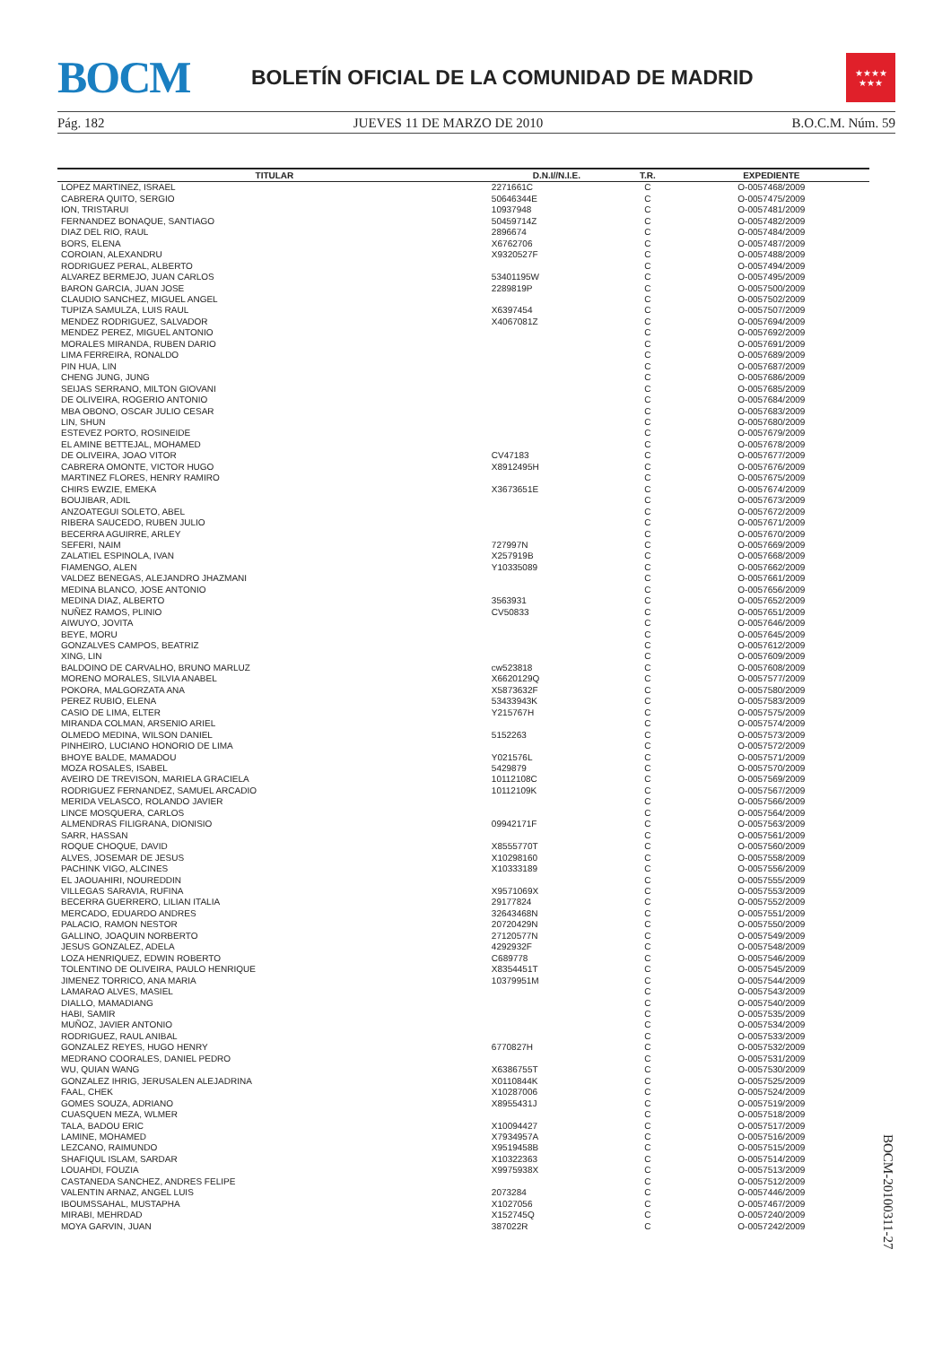BOCM
BOLETÍN OFICIAL DE LA COMUNIDAD DE MADRID
★★★★
★★★
Pág. 182 JUEVES 11 DE MARZO DE 2010 B.O.C.M. Núm. 59
| TITULAR | D.N.I//N.I.E. | T.R. | EXPEDIENTE |
| --- | --- | --- | --- |
| LOPEZ MARTINEZ, ISRAEL | 2271661C | C | O-0057468/2009 |
| CABRERA QUITO, SERGIO | 50646344E | C | O-0057475/2009 |
| ION, TRISTARUI | 10937948 | C | O-0057481/2009 |
| FERNANDEZ BONAQUE, SANTIAGO | 50459714Z | C | O-0057482/2009 |
| DIAZ DEL RIO, RAUL | 2896674 | C | O-0057484/2009 |
| BORS, ELENA | X6762706 | C | O-0057487/2009 |
| COROIAN, ALEXANDRU | X9320527F | C | O-0057488/2009 |
| RODRIGUEZ PERAL, ALBERTO | | C | O-0057494/2009 |
| ALVAREZ BERMEJO, JUAN CARLOS | 53401195W | C | O-0057495/2009 |
| BARON GARCIA, JUAN JOSE | 2289819P | C | O-0057500/2009 |
| CLAUDIO SANCHEZ, MIGUEL ANGEL | | C | O-0057502/2009 |
| TUPIZA SAMULZA, LUIS RAUL | X6397454 | C | O-0057507/2009 |
| MENDEZ RODRIGUEZ, SALVADOR | X4067081Z | C | O-0057694/2009 |
| MENDEZ PEREZ, MIGUEL ANTONIO | | C | O-0057692/2009 |
| MORALES MIRANDA, RUBEN DARIO | | C | O-0057691/2009 |
| LIMA FERREIRA, RONALDO | | C | O-0057689/2009 |
| PIN HUA, LIN | | C | O-0057687/2009 |
| CHENG JUNG, JUNG | | C | O-0057686/2009 |
| SEIJAS SERRANO, MILTON GIOVANI | | C | O-0057685/2009 |
| DE OLIVEIRA, ROGERIO ANTONIO | | C | O-0057684/2009 |
| MBA OBONO, OSCAR JULIO CESAR | | C | O-0057683/2009 |
| LIN, SHUN | | C | O-0057680/2009 |
| ESTEVEZ PORTO, ROSINEIDE | | C | O-0057679/2009 |
| EL AMINE BETTEJAL, MOHAMED | | C | O-0057678/2009 |
| DE OLIVEIRA, JOAO VITOR | CV47183 | C | O-0057677/2009 |
| CABRERA OMONTE, VICTOR HUGO | X8912495H | C | O-0057676/2009 |
| MARTINEZ FLORES, HENRY RAMIRO | | C | O-0057675/2009 |
| CHIRS EWZIE, EMEKA | X3673651E | C | O-0057674/2009 |
| BOUJIBAR, ADIL | | C | O-0057673/2009 |
| ANZOATEGUI SOLETO, ABEL | | C | O-0057672/2009 |
| RIBERA SAUCEDO, RUBEN JULIO | | C | O-0057671/2009 |
| BECERRA AGUIRRE, ARLEY | | C | O-0057670/2009 |
| SEFERI, NAIM | 727997N | C | O-0057669/2009 |
| ZALATIEL ESPINOLA, IVAN | X257919B | C | O-0057668/2009 |
| FIAMENGO, ALEN | Y10335089 | C | O-0057662/2009 |
| VALDEZ BENEGAS, ALEJANDRO JHAZMANI | | C | O-0057661/2009 |
| MEDINA BLANCO, JOSE ANTONIO | | C | O-0057656/2009 |
| MEDINA DIAZ, ALBERTO | 3563931 | C | O-0057652/2009 |
| NUÑEZ RAMOS, PLINIO | CV50833 | C | O-0057651/2009 |
| AIWUYO, JOVITA | | C | O-0057646/2009 |
| BEYE, MORU | | C | O-0057645/2009 |
| GONZALVES CAMPOS, BEATRIZ | | C | O-0057612/2009 |
| XING, LIN | | C | O-0057609/2009 |
| BALDOINO DE CARVALHO, BRUNO MARLUZ | cw523818 | C | O-0057608/2009 |
| MORENO MORALES, SILVIA ANABEL | X6620129Q | C | O-0057577/2009 |
| POKORA, MALGORZATA ANA | X5873632F | C | O-0057580/2009 |
| PEREZ RUBIO, ELENA | 53433943K | C | O-0057583/2009 |
| CASIO DE LIMA, ELTER | Y215767H | C | O-0057575/2009 |
| MIRANDA COLMAN, ARSENIO ARIEL | | C | O-0057574/2009 |
| OLMEDO MEDINA, WILSON DANIEL | 5152263 | C | O-0057573/2009 |
| PINHEIRO, LUCIANO HONORIO DE LIMA | | C | O-0057572/2009 |
| BHOYE BALDE, MAMADOU | Y021576L | C | O-0057571/2009 |
| MOZA ROSALES, ISABEL | 5429879 | C | O-0057570/2009 |
| AVEIRO DE TREVISON, MARIELA GRACIELA | 10112108C | C | O-0057569/2009 |
| RODRIGUEZ FERNANDEZ, SAMUEL ARCADIO | 10112109K | C | O-0057567/2009 |
| MERIDA VELASCO, ROLANDO JAVIER | | C | O-0057566/2009 |
| LINCE MOSQUERA, CARLOS | | C | O-0057564/2009 |
| ALMENDRAS FILIGRANA, DIONISIO | 09942171F | C | O-0057563/2009 |
| SARR, HASSAN | | C | O-0057561/2009 |
| ROQUE CHOQUE, DAVID | X8555770T | C | O-0057560/2009 |
| ALVES, JOSEMAR DE JESUS | X10298160 | C | O-0057558/2009 |
| PACHINK VIGO, ALCINES | X10333189 | C | O-0057556/2009 |
| EL JAOUAHIRI, NOUREDDIN | | C | O-0057555/2009 |
| VILLEGAS SARAVIA, RUFINA | X9571069X | C | O-0057553/2009 |
| BECERRA GUERRERO, LILIAN ITALIA | 29177824 | C | O-0057552/2009 |
| MERCADO, EDUARDO ANDRES | 32643468N | C | O-0057551/2009 |
| PALACIO, RAMON NESTOR | 20720429N | C | O-0057550/2009 |
| GALLINO, JOAQUIN NORBERTO | 27120577N | C | O-0057549/2009 |
| JESUS GONZALEZ, ADELA | 4292932F | C | O-0057548/2009 |
| LOZA HENRIQUEZ, EDWIN ROBERTO | C689778 | C | O-0057546/2009 |
| TOLENTINO DE OLIVEIRA, PAULO HENRIQUE | X8354451T | C | O-0057545/2009 |
| JIMENEZ TORRICO, ANA MARIA | 10379951M | C | O-0057544/2009 |
| LAMARAO ALVES, MASIEL | | C | O-0057543/2009 |
| DIALLO, MAMADIANG | | C | O-0057540/2009 |
| HABI, SAMIR | | C | O-0057535/2009 |
| MUÑOZ, JAVIER ANTONIO | | C | O-0057534/2009 |
| RODRIGUEZ, RAUL ANIBAL | | C | O-0057533/2009 |
| GONZALEZ REYES, HUGO HENRY | 6770827H | C | O-0057532/2009 |
| MEDRANO COORALES, DANIEL PEDRO | | C | O-0057531/2009 |
| WU, QUIAN WANG | X6386755T | C | O-0057530/2009 |
| GONZALEZ IHRIG, JERUSALEN ALEJADRINA | X0110844K | C | O-0057525/2009 |
| FAAL, CHEK | X10287006 | C | O-0057524/2009 |
| GOMES SOUZA, ADRIANO | X8955431J | C | O-0057519/2009 |
| CUASQUEN MEZA, WLMER | | C | O-0057518/2009 |
| TALA, BADOU ERIC | X10094427 | C | O-0057517/2009 |
| LAMINE, MOHAMED | X7934957A | C | O-0057516/2009 |
| LEZCANO, RAIMUNDO | X9519458B | C | O-0057515/2009 |
| SHAFIQUL ISLAM, SARDAR | X10322363 | C | O-0057514/2009 |
| LOUAHDI, FOUZIA | X9975938X | C | O-0057513/2009 |
| CASTANEDA SANCHEZ, ANDRES FELIPE | | C | O-0057512/2009 |
| VALENTIN ARNAZ, ANGEL LUIS | 2073284 | C | O-0057446/2009 |
| IBOUMSSAHAL, MUSTAPHA | X1027056 | C | O-0057467/2009 |
| MIRABI, MEHRDAD | X152745Q | C | O-0057240/2009 |
| MOYA GARVIN, JUAN | 387022R | C | O-0057242/2009 |
BOCM-20100311-27